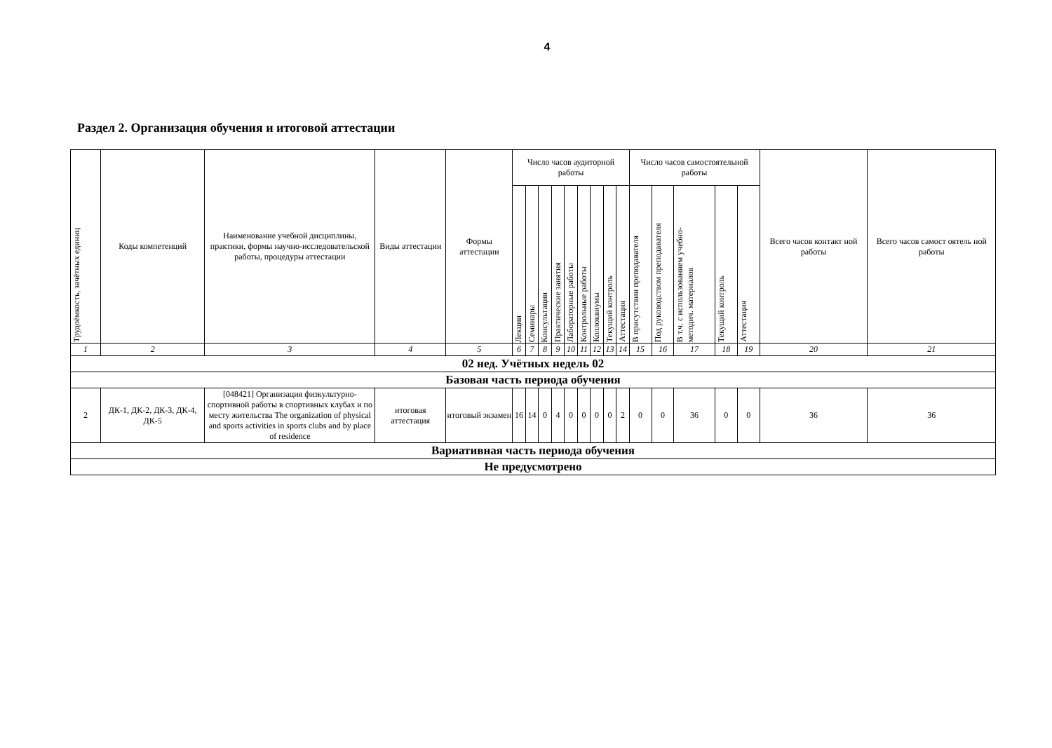4
Раздел 2. Организация обучения и итоговой аттестации
| Трудоёмкость, зачётных единиц | Коды компетенций | Наименование учебной дисциплины, практики, формы научно-исследовательской работы, процедуры аттестации | Виды аттестации | Формы аттестации | Число часов аудиторной работы | | | | | | | | | Число часов самостоятельной работы | | | | | Всего часов контакт ной работы | Всего часов самост оятель ной работы |
| --- | --- | --- | --- | --- | --- | --- | --- | --- | --- | --- | --- | --- | --- | --- | --- | --- | --- | --- | --- | --- |
| | | | | | Лекции | Семинары | Консультации | Практические занятия | Лабораторные работы | Контрольные работы | Коллоквиумы | Текущий контроль | Аттестация | В присутствии преподавателя | Под руководством преподавателя | В т.ч. с использованием учебно- методич. материалов | Текущий контроль | Аттестация | | |
| 1 | 2 | 3 | 4 | 5 | 6 | 7 | 8 | 9 | 10 | 11 | 12 | 13 | 14 | 15 | 16 | 17 | 18 | 19 | 20 | 21 |
| 02 нед. Учётных недель 02 | | | | | | | | | | | | | | | | | | | | |
| Базовая часть периода обучения | | | | | | | | | | | | | | | | | | | | |
| 2 | ДК-1, ДК-2, ДК-3, ДК-4, ДК-5 | [048421] Организация физкультурно-спортивной работы в спортивных клубах и по месту жительства The organization of physical and sports activities in sports clubs and by place of residence | итоговая аттестация | итоговый экзамен | 16 | 14 | 0 | 4 | 0 | 0 | 0 | 0 | 2 | 0 | 0 | 36 | 0 | 0 | 36 | 36 |
| Вариативная часть периода обучения | | | | | | | | | | | | | | | | | | | | |
| Не предусмотрено | | | | | | | | | | | | | | | | | | | | |